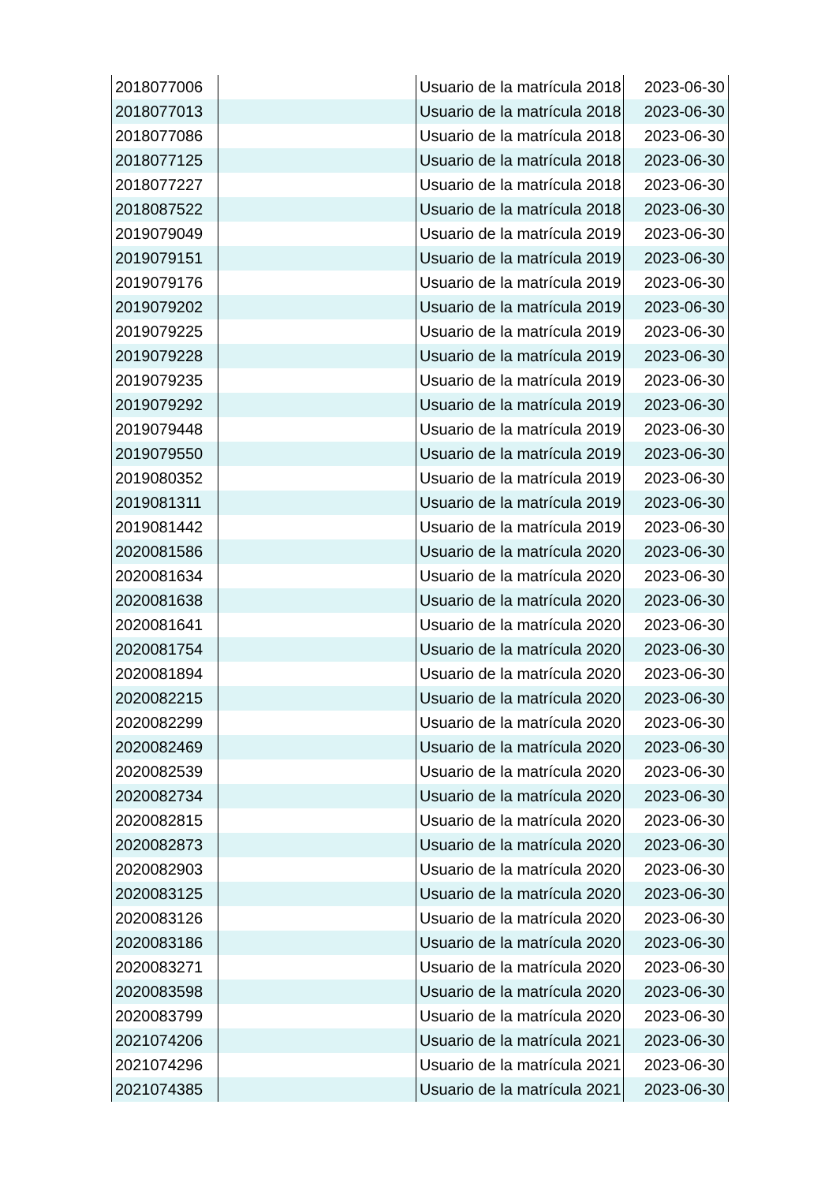| 2018077006 | | Usuario de la matrícula 2018 | 2023-06-30 |
| 2018077013 | | Usuario de la matrícula 2018 | 2023-06-30 |
| 2018077086 | | Usuario de la matrícula 2018 | 2023-06-30 |
| 2018077125 | | Usuario de la matrícula 2018 | 2023-06-30 |
| 2018077227 | | Usuario de la matrícula 2018 | 2023-06-30 |
| 2018087522 | | Usuario de la matrícula 2018 | 2023-06-30 |
| 2019079049 | | Usuario de la matrícula 2019 | 2023-06-30 |
| 2019079151 | | Usuario de la matrícula 2019 | 2023-06-30 |
| 2019079176 | | Usuario de la matrícula 2019 | 2023-06-30 |
| 2019079202 | | Usuario de la matrícula 2019 | 2023-06-30 |
| 2019079225 | | Usuario de la matrícula 2019 | 2023-06-30 |
| 2019079228 | | Usuario de la matrícula 2019 | 2023-06-30 |
| 2019079235 | | Usuario de la matrícula 2019 | 2023-06-30 |
| 2019079292 | | Usuario de la matrícula 2019 | 2023-06-30 |
| 2019079448 | | Usuario de la matrícula 2019 | 2023-06-30 |
| 2019079550 | | Usuario de la matrícula 2019 | 2023-06-30 |
| 2019080352 | | Usuario de la matrícula 2019 | 2023-06-30 |
| 2019081311 | | Usuario de la matrícula 2019 | 2023-06-30 |
| 2019081442 | | Usuario de la matrícula 2019 | 2023-06-30 |
| 2020081586 | | Usuario de la matrícula 2020 | 2023-06-30 |
| 2020081634 | | Usuario de la matrícula 2020 | 2023-06-30 |
| 2020081638 | | Usuario de la matrícula 2020 | 2023-06-30 |
| 2020081641 | | Usuario de la matrícula 2020 | 2023-06-30 |
| 2020081754 | | Usuario de la matrícula 2020 | 2023-06-30 |
| 2020081894 | | Usuario de la matrícula 2020 | 2023-06-30 |
| 2020082215 | | Usuario de la matrícula 2020 | 2023-06-30 |
| 2020082299 | | Usuario de la matrícula 2020 | 2023-06-30 |
| 2020082469 | | Usuario de la matrícula 2020 | 2023-06-30 |
| 2020082539 | | Usuario de la matrícula 2020 | 2023-06-30 |
| 2020082734 | | Usuario de la matrícula 2020 | 2023-06-30 |
| 2020082815 | | Usuario de la matrícula 2020 | 2023-06-30 |
| 2020082873 | | Usuario de la matrícula 2020 | 2023-06-30 |
| 2020082903 | | Usuario de la matrícula 2020 | 2023-06-30 |
| 2020083125 | | Usuario de la matrícula 2020 | 2023-06-30 |
| 2020083126 | | Usuario de la matrícula 2020 | 2023-06-30 |
| 2020083186 | | Usuario de la matrícula 2020 | 2023-06-30 |
| 2020083271 | | Usuario de la matrícula 2020 | 2023-06-30 |
| 2020083598 | | Usuario de la matrícula 2020 | 2023-06-30 |
| 2020083799 | | Usuario de la matrícula 2020 | 2023-06-30 |
| 2021074206 | | Usuario de la matrícula 2021 | 2023-06-30 |
| 2021074296 | | Usuario de la matrícula 2021 | 2023-06-30 |
| 2021074385 | | Usuario de la matrícula 2021 | 2023-06-30 |